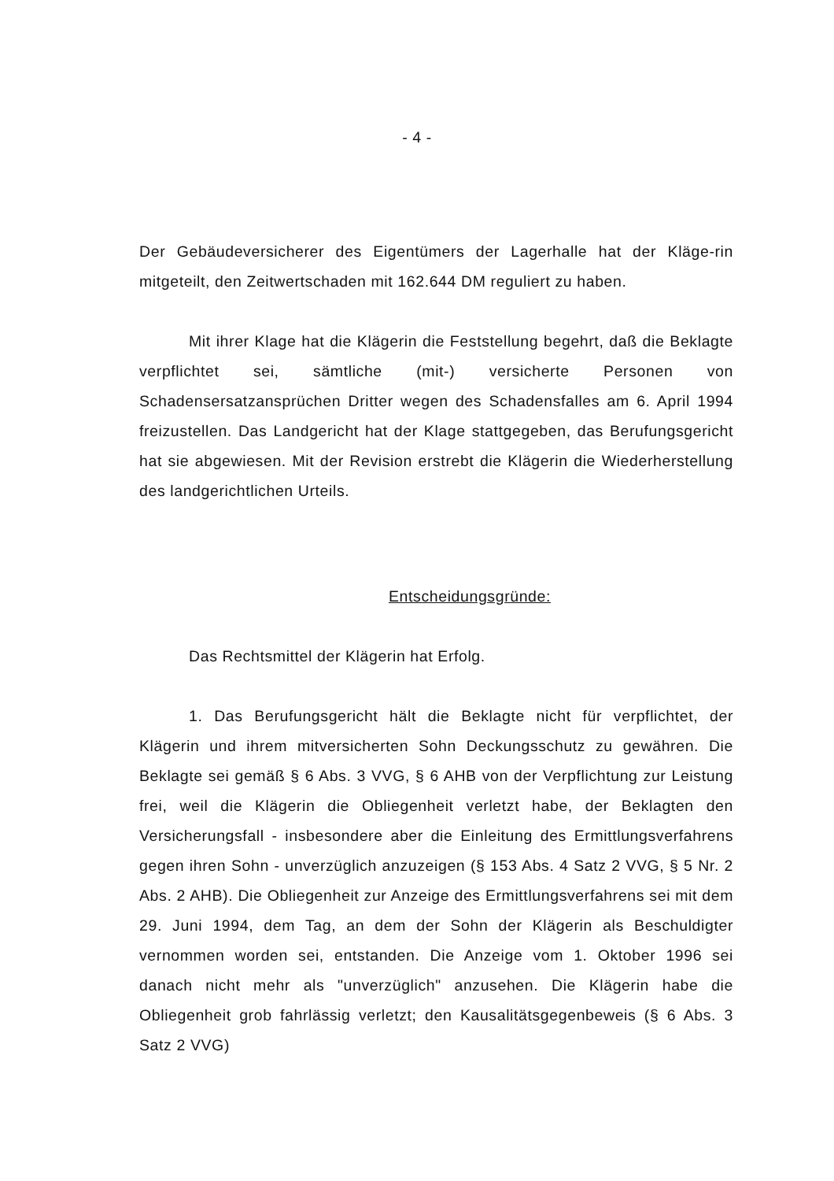- 4 -
Der Gebäudeversicherer des Eigentümers der Lagerhalle hat der Kläge-rin mitgeteilt, den Zeitwertschaden mit 162.644 DM reguliert zu haben.
Mit ihrer Klage hat die Klägerin die Feststellung begehrt, daß die Beklagte verpflichtet sei, sämtliche (mit-) versicherte Personen von Schadensersatzansprüchen Dritter wegen des Schadensfalles am 6. April 1994 freizustellen. Das Landgericht hat der Klage stattgegeben, das Berufungsgericht hat sie abgewiesen. Mit der Revision erstrebt die Klägerin die Wiederherstellung des landgerichtlichen Urteils.
Entscheidungsgründe:
Das Rechtsmittel der Klägerin hat Erfolg.
1. Das Berufungsgericht hält die Beklagte nicht für verpflichtet, der Klägerin und ihrem mitversicherten Sohn Deckungsschutz zu gewähren. Die Beklagte sei gemäß § 6 Abs. 3 VVG, § 6 AHB von der Verpflichtung zur Leistung frei, weil die Klägerin die Obliegenheit verletzt habe, der Beklagten den Versicherungsfall - insbesondere aber die Einleitung des Ermittlungsverfahrens gegen ihren Sohn - unverzüglich anzuzeigen (§ 153 Abs. 4 Satz 2 VVG, § 5 Nr. 2 Abs. 2 AHB). Die Obliegenheit zur Anzeige des Ermittlungsverfahrens sei mit dem 29. Juni 1994, dem Tag, an dem der Sohn der Klägerin als Beschuldigter vernommen worden sei, entstanden. Die Anzeige vom 1. Oktober 1996 sei danach nicht mehr als "unverzüglich" anzusehen. Die Klägerin habe die Obliegenheit grob fahrlässig verletzt; den Kausalitätsgegenbeweis (§ 6 Abs. 3 Satz 2 VVG)